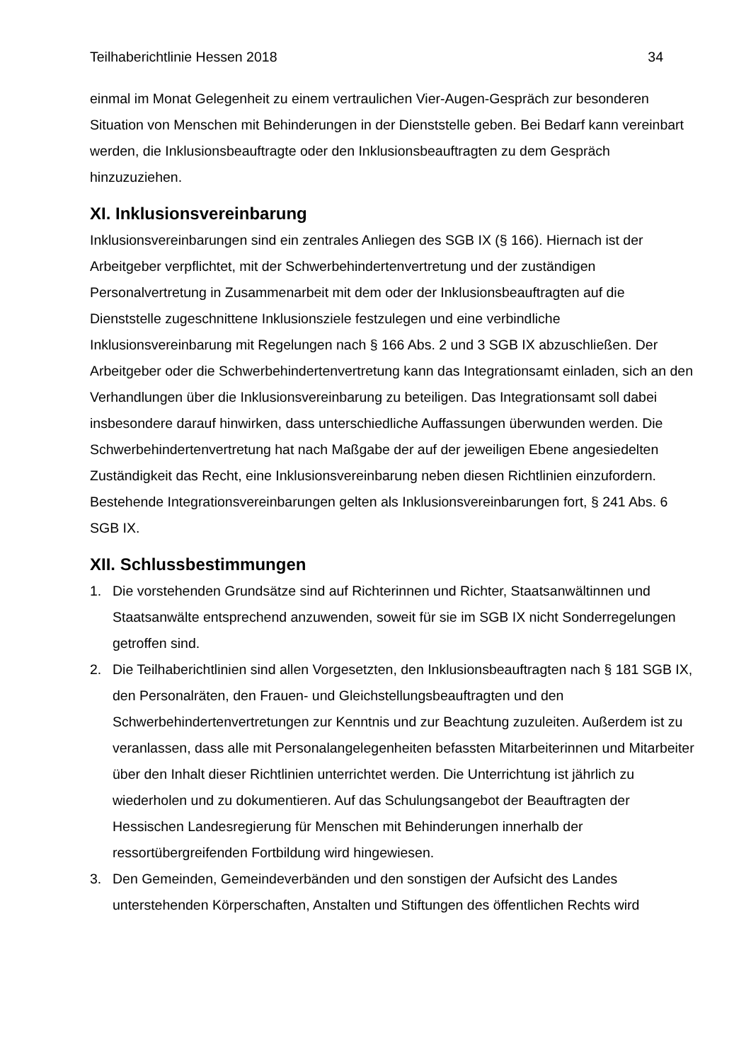Teilhaberichtlinie Hessen 2018 34
einmal im Monat Gelegenheit zu einem vertraulichen Vier-Augen-Gespräch zur besonderen Situation von Menschen mit Behinderungen in der Dienststelle geben. Bei Bedarf kann vereinbart werden, die Inklusionsbeauftragte oder den Inklusionsbeauftragten zu dem Gespräch hinzuzuziehen.
XI. Inklusionsvereinbarung
Inklusionsvereinbarungen sind ein zentrales Anliegen des SGB IX (§ 166). Hiernach ist der Arbeitgeber verpflichtet, mit der Schwerbehindertenvertretung und der zuständigen Personalvertretung in Zusammenarbeit mit dem oder der Inklusionsbeauftragten auf die Dienststelle zugeschnittene Inklusionsziele festzulegen und eine verbindliche Inklusionsvereinbarung mit Regelungen nach § 166 Abs. 2 und 3 SGB IX abzuschließen. Der Arbeitgeber oder die Schwerbehindertenvertretung kann das Integrationsamt einladen, sich an den Verhandlungen über die Inklusionsvereinbarung zu beteiligen. Das Integrationsamt soll dabei insbesondere darauf hinwirken, dass unterschiedliche Auffassungen überwunden werden. Die Schwerbehindertenvertretung hat nach Maßgabe der auf der jeweiligen Ebene angesiedelten Zuständigkeit das Recht, eine Inklusionsvereinbarung neben diesen Richtlinien einzufordern. Bestehende Integrationsvereinbarungen gelten als Inklusionsvereinbarungen fort, § 241 Abs. 6 SGB IX.
XII. Schlussbestimmungen
1. Die vorstehenden Grundsätze sind auf Richterinnen und Richter, Staatsanwältinnen und Staatsanwälte entsprechend anzuwenden, soweit für sie im SGB IX nicht Sonderregelungen getroffen sind.
2. Die Teilhaberichtlinien sind allen Vorgesetzten, den Inklusionsbeauftragten nach § 181 SGB IX, den Personalräten, den Frauen- und Gleichstellungsbeauftragten und den Schwerbehindertenvertretungen zur Kenntnis und zur Beachtung zuzuleiten. Außerdem ist zu veranlassen, dass alle mit Personalangelegenheiten befassten Mitarbeiterinnen und Mitarbeiter über den Inhalt dieser Richtlinien unterrichtet werden. Die Unterrichtung ist jährlich zu wiederholen und zu dokumentieren. Auf das Schulungsangebot der Beauftragten der Hessischen Landesregierung für Menschen mit Behinderungen innerhalb der ressortübergreifenden Fortbildung wird hingewiesen.
3. Den Gemeinden, Gemeindeverbänden und den sonstigen der Aufsicht des Landes unterstehenden Körperschaften, Anstalten und Stiftungen des öffentlichen Rechts wird